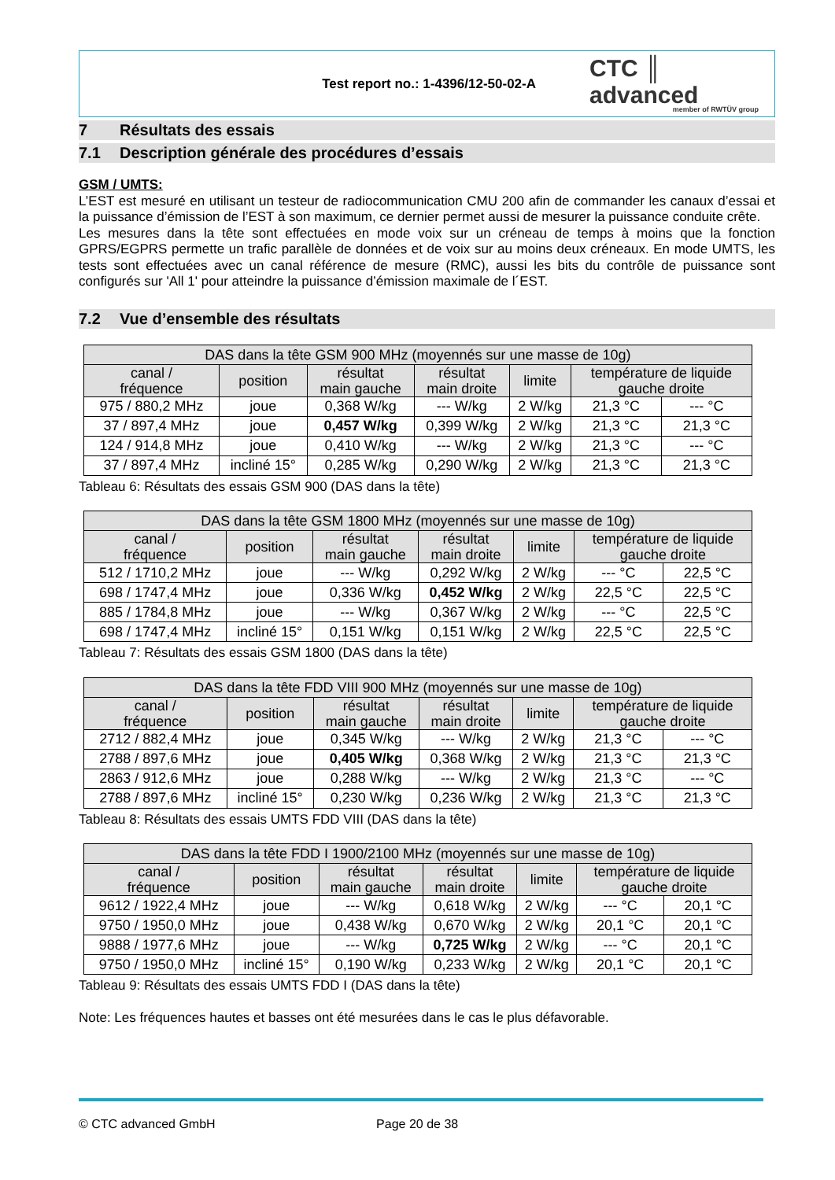Test report no.: 1-4396/12-50-02-A
CTC ║ advanced
member of RWTÜV group
7 Résultats des essais
7.1 Description générale des procédures d’essais
GSM / UMTS:
L’EST est mesuré en utilisant un testeur de radiocommunication CMU 200 afin de commander les canaux d’essai et la puissance d’émission de l’EST à son maximum, ce dernier permet aussi de mesurer la puissance conduite crête.
Les mesures dans la tête sont effectuées en mode voix sur un créneau de temps à moins que la fonction GPRS/EGPRS permette un trafic parallèle de données et de voix sur au moins deux créneaux. En mode UMTS, les tests sont effectuées avec un canal référence de mesure (RMC), aussi les bits du contrôle de puissance sont configurés sur 'All 1' pour atteindre la puissance d’émission maximale de l´EST.
7.2 Vue d’ensemble des résultats
| DAS dans la tête GSM 900 MHz (moyennés sur une masse de 10g) | | | | | | |
| --- | --- | --- | --- | --- | --- | --- |
| canal / fréquence | position | résultat main gauche | résultat main droite | limite | température de liquide gauche droite | |
| 975 / 880,2 MHz | joue | 0,368 W/kg | --- W/kg | 2 W/kg | 21,3 °C | --- °C |
| 37 / 897,4 MHz | joue | 0,457 W/kg | 0,399 W/kg | 2 W/kg | 21,3 °C | 21,3 °C |
| 124 / 914,8 MHz | joue | 0,410 W/kg | --- W/kg | 2 W/kg | 21,3 °C | --- °C |
| 37 / 897,4 MHz | incliné 15° | 0,285 W/kg | 0,290 W/kg | 2 W/kg | 21,3 °C | 21,3 °C |
Tableau 6: Résultats des essais GSM 900 (DAS dans la tête)
| DAS dans la tête GSM 1800 MHz (moyennés sur une masse de 10g) | | | | | | |
| --- | --- | --- | --- | --- | --- | --- |
| canal / fréquence | position | résultat main gauche | résultat main droite | limite | température de liquide gauche droite | |
| 512 / 1710,2 MHz | joue | --- W/kg | 0,292 W/kg | 2 W/kg | --- °C | 22,5 °C |
| 698 / 1747,4 MHz | joue | 0,336 W/kg | 0,452 W/kg | 2 W/kg | 22,5 °C | 22,5 °C |
| 885 / 1784,8 MHz | joue | --- W/kg | 0,367 W/kg | 2 W/kg | --- °C | 22,5 °C |
| 698 / 1747,4 MHz | incliné 15° | 0,151 W/kg | 0,151 W/kg | 2 W/kg | 22,5 °C | 22,5 °C |
Tableau 7: Résultats des essais GSM 1800 (DAS dans la tête)
| DAS dans la tête FDD VIII 900 MHz (moyennés sur une masse de 10g) | | | | | | |
| --- | --- | --- | --- | --- | --- | --- |
| canal / fréquence | position | résultat main gauche | résultat main droite | limite | température de liquide gauche droite | |
| 2712 / 882,4 MHz | joue | 0,345 W/kg | --- W/kg | 2 W/kg | 21,3 °C | --- °C |
| 2788 / 897,6 MHz | joue | 0,405 W/kg | 0,368 W/kg | 2 W/kg | 21,3 °C | 21,3 °C |
| 2863 / 912,6 MHz | joue | 0,288 W/kg | --- W/kg | 2 W/kg | 21,3 °C | --- °C |
| 2788 / 897,6 MHz | incliné 15° | 0,230 W/kg | 0,236 W/kg | 2 W/kg | 21,3 °C | 21,3 °C |
Tableau 8: Résultats des essais UMTS FDD VIII (DAS dans la tête)
| DAS dans la tête FDD I 1900/2100 MHz (moyennés sur une masse de 10g) | | | | | | |
| --- | --- | --- | --- | --- | --- | --- |
| canal / fréquence | position | résultat main gauche | résultat main droite | limite | température de liquide gauche droite | |
| 9612 / 1922,4 MHz | joue | --- W/kg | 0,618 W/kg | 2 W/kg | --- °C | 20,1 °C |
| 9750 / 1950,0 MHz | joue | 0,438 W/kg | 0,670 W/kg | 2 W/kg | 20,1 °C | 20,1 °C |
| 9888 / 1977,6 MHz | joue | --- W/kg | 0,725 W/kg | 2 W/kg | --- °C | 20,1 °C |
| 9750 / 1950,0 MHz | incliné 15° | 0,190 W/kg | 0,233 W/kg | 2 W/kg | 20,1 °C | 20,1 °C |
Tableau 9: Résultats des essais UMTS FDD I (DAS dans la tête)
Note: Les fréquences hautes et basses ont été mesurées dans le cas le plus défavorable.
© CTC advanced GmbH Page 20 de 38